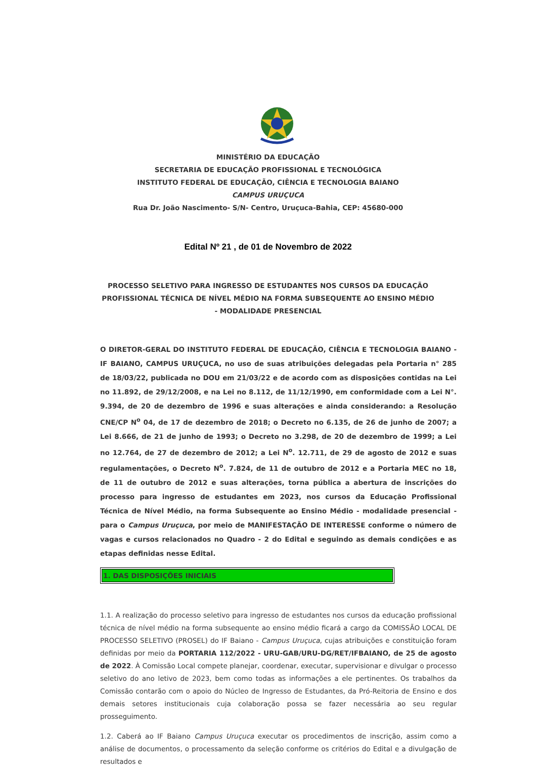MINISTÉRIO DA EDUCAÇÃO
SECRETARIA DE EDUCAÇÃO PROFISSIONAL E TECNOLÓGICA
INSTITUTO FEDERAL DE EDUCAÇÃO, CIÊNCIA E TECNOLOGIA BAIANO
CAMPUS URUÇUCA
Rua Dr. João Nascimento- S/N- Centro, Uruçuca-Bahia, CEP: 45680-000
Edital Nº 21 , de 01 de Novembro de 2022
PROCESSO SELETIVO PARA INGRESSO DE ESTUDANTES NOS CURSOS DA EDUCAÇÃO PROFISSIONAL TÉCNICA DE NÍVEL MÉDIO NA FORMA SUBSEQUENTE AO ENSINO MÉDIO - MODALIDADE PRESENCIAL
O DIRETOR-GERAL DO INSTITUTO FEDERAL DE EDUCAÇÃO, CIÊNCIA E TECNOLOGIA BAIANO - IF BAIANO, CAMPUS URUÇUCA, no uso de suas atribuições delegadas pela Portaria n° 285 de 18/03/22, publicada no DOU em 21/03/22 e de acordo com as disposições contidas na Lei no 11.892, de 29/12/2008, e na Lei no 8.112, de 11/12/1990, em conformidade com a Lei N°. 9.394, de 20 de dezembro de 1996 e suas alterações e ainda considerando: a Resolução CNE/CP N<sup>o</sup> 04, de 17 de dezembro de 2018; o Decreto no 6.135, de 26 de junho de 2007; a Lei 8.666, de 21 de junho de 1993; o Decreto no 3.298, de 20 de dezembro de 1999; a Lei no 12.764, de 27 de dezembro de 2012; a Lei N<sup>o</sup>. 12.711, de 29 de agosto de 2012 e suas regulamentações, o Decreto N<sup>o</sup>. 7.824, de 11 de outubro de 2012 e a Portaria MEC no 18, de 11 de outubro de 2012 e suas alterações, torna pública a abertura de inscrições do processo para ingresso de estudantes em 2023, nos cursos da Educação Profissional Técnica de Nível Médio, na forma Subsequente ao Ensino Médio - modalidade presencial - para o Campus Uruçuca, por meio de MANIFESTAÇÃO DE INTERESSE conforme o número de vagas e cursos relacionados no Quadro - 2 do Edital e seguindo as demais condições e as etapas definidas nesse Edital.
1. DAS DISPOSIÇÕES INICIAIS
1.1. A realização do processo seletivo para ingresso de estudantes nos cursos da educação profissional técnica de nível médio na forma subsequente ao ensino médio ficará a cargo da COMISSÃO LOCAL DE PROCESSO SELETIVO (PROSEL) do IF Baiano - Campus Uruçuca, cujas atribuições e constituição foram definidas por meio da PORTARIA 112/2022 - URU-GAB/URU-DG/RET/IFBAIANO, de 25 de agosto de 2022. À Comissão Local compete planejar, coordenar, executar, supervisionar e divulgar o processo seletivo do ano letivo de 2023, bem como todas as informações a ele pertinentes. Os trabalhos da Comissão contarão com o apoio do Núcleo de Ingresso de Estudantes, da Pró-Reitoria de Ensino e dos demais setores institucionais cuja colaboração possa se fazer necessária ao seu regular prosseguimento.
1.2. Caberá ao IF Baiano Campus Uruçuca executar os procedimentos de inscrição, assim como a análise de documentos, o processamento da seleção conforme os critérios do Edital e a divulgação de resultados e